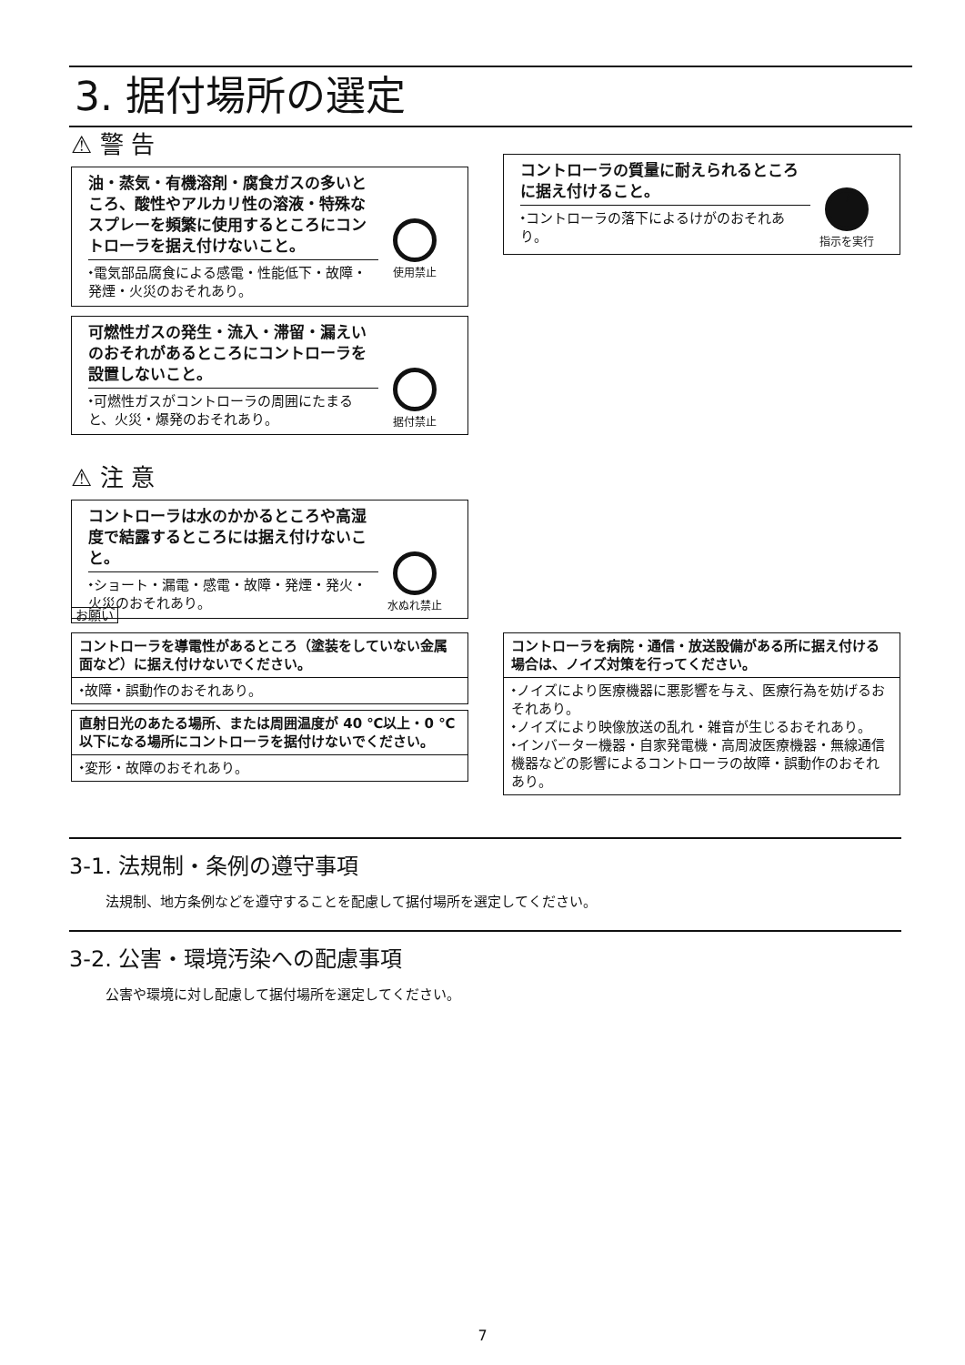3. 据付場所の選定
⚠ 警 告
油・蒸気・有機溶剤・腐食ガスの多いところ、酸性やアルカリ性の溶液・特殊なスプレーを頻繁に使用するところにコントローラを据え付けないこと。
⬩電気部品腐食による感電・性能低下・故障・発煙・火災のおそれあり。
使用禁止
可燃性ガスの発生・流入・滞留・漏えいのおそれがあるところにコントローラを設置しないこと。
⬩可燃性ガスがコントローラの周囲にたまると、火災・爆発のおそれあり。
据付禁止
⚠ 注 意
コントローラは水のかかるところや高湿度で結露するところには据え付けないこと。
⬩ショート・漏電・感電・故障・発煙・発火・火災のおそれあり。
水ぬれ禁止
コントローラの質量に耐えられるところに据え付けること。
⬩コントローラの落下によるけがのおそれあり。
!
指示を実行
お願い
コントローラを導電性があるところ（塗装をしていない金属面など）に据え付けないでください。
⬩故障・誤動作のおそれあり。
直射日光のあたる場所、または周囲温度が 40 ℃以上・0 ℃以下になる場所にコントローラを据付けないでください。
⬩変形・故障のおそれあり。
コントローラを病院・通信・放送設備がある所に据え付ける場合は、ノイズ対策を行ってください。
⬩ノイズにより医療機器に悪影響を与え、医療行為を妨げるおそれあり。
⬩ノイズにより映像放送の乱れ・雑音が生じるおそれあり。
⬩インバーター機器・自家発電機・高周波医療機器・無線通信機器などの影響によるコントローラの故障・誤動作のおそれあり。
3-1. 法規制・条例の遵守事項
法規制、地方条例などを遵守することを配慮して据付場所を選定してください。
3-2. 公害・環境汚染への配慮事項
公害や環境に対し配慮して据付場所を選定してください。
7